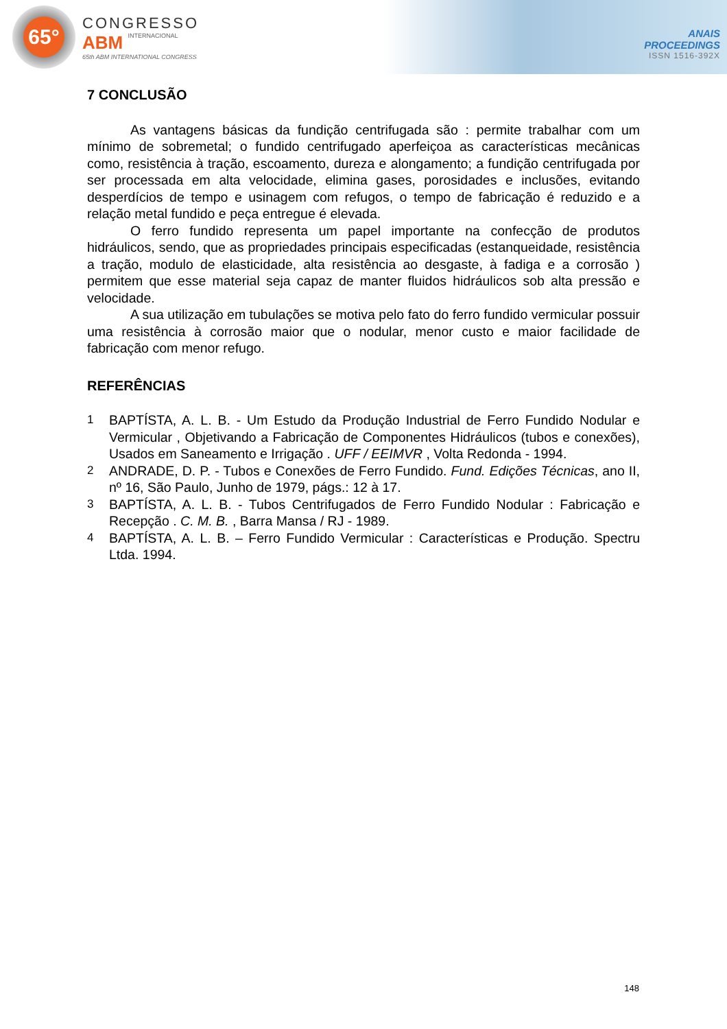65°
CONGRESSO
ABM INTERNACIONAL
65th ABM INTERNATIONAL CONGRESS
ANAIS
PROCEEDINGS
ISSN 1516-392X
7 CONCLUSÃO
As vantagens básicas da fundição centrifugada são : permite trabalhar com um mínimo de sobremetal; o fundido centrifugado aperfeiçoa as características mecânicas como, resistência à tração, escoamento, dureza e alongamento; a fundição centrifugada por ser processada em alta velocidade, elimina gases, porosidades e inclusões, evitando desperdícios de tempo e usinagem com refugos, o tempo de fabricação é reduzido e a relação metal fundido e peça entregue é elevada.
O ferro fundido representa um papel importante na confecção de produtos hidráulicos, sendo, que as propriedades principais especificadas (estanqueidade, resistência a tração, modulo de elasticidade, alta resistência ao desgaste, à fadiga e a corrosão ) permitem que esse material seja capaz de manter fluidos hidráulicos sob alta pressão e velocidade.
A sua utilização em tubulações se motiva pelo fato do ferro fundido vermicular possuir uma resistência à corrosão maior que o nodular, menor custo e maior facilidade de fabricação com menor refugo.
REFERÊNCIAS
1 BAPTÍSTA, A. L. B. - Um Estudo da Produção Industrial de Ferro Fundido Nodular e Vermicular , Objetivando a Fabricação de Componentes Hidráulicos (tubos e conexões), Usados em Saneamento e Irrigação . UFF / EEIMVR , Volta Redonda - 1994.
2 ANDRADE, D. P. - Tubos e Conexões de Ferro Fundido. Fund. Edições Técnicas, ano II, nº 16, São Paulo, Junho de 1979, págs.: 12 à 17.
3 BAPTÍSTA, A. L. B. - Tubos Centrifugados de Ferro Fundido Nodular : Fabricação e Recepção . C. M. B. , Barra Mansa / RJ - 1989.
4 BAPTÍSTA, A. L. B. – Ferro Fundido Vermicular : Características e Produção. Spectru Ltda. 1994.
148